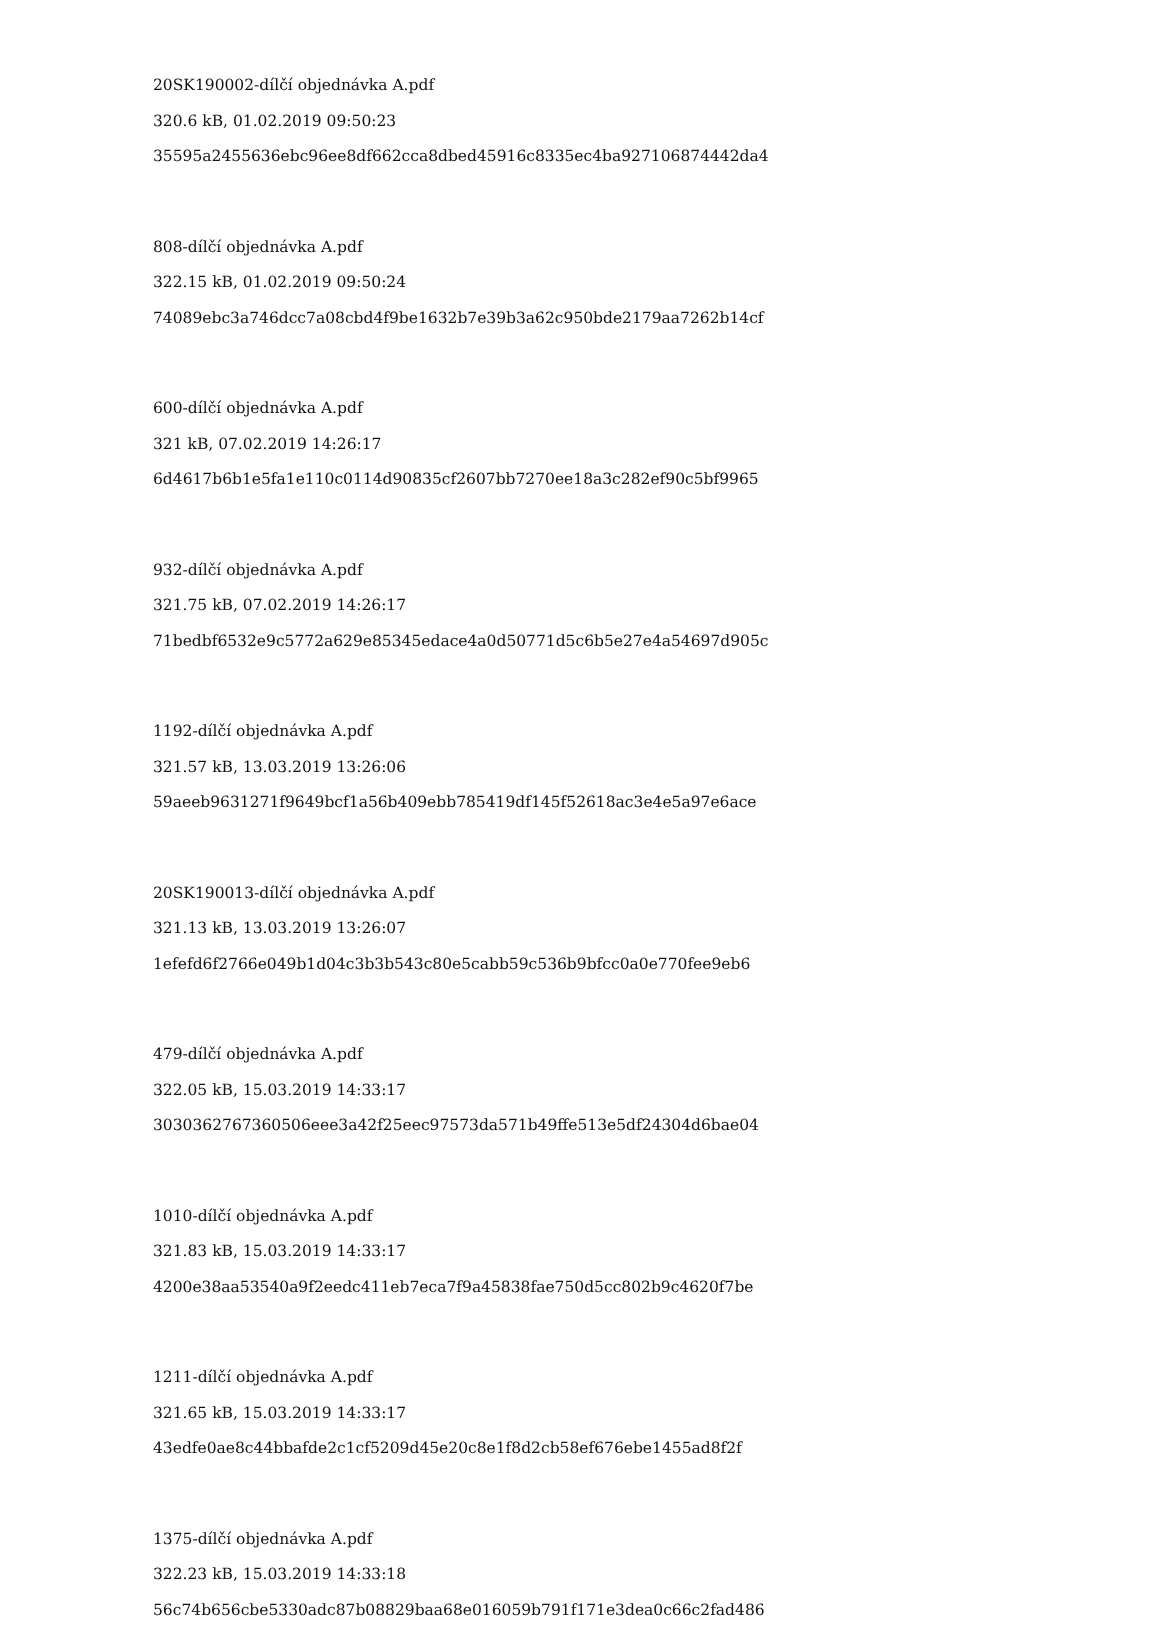20SK190002-dílčí objednávka A.pdf
320.6 kB, 01.02.2019 09:50:23
35595a2455636ebc96ee8df662cca8dbed45916c8335ec4ba927106874442da4
808-dílčí objednávka A.pdf
322.15 kB, 01.02.2019 09:50:24
74089ebc3a746dcc7a08cbd4f9be1632b7e39b3a62c950bde2179aa7262b14cf
600-dílčí objednávka A.pdf
321 kB, 07.02.2019 14:26:17
6d4617b6b1e5fa1e110c0114d90835cf2607bb7270ee18a3c282ef90c5bf9965
932-dílčí objednávka A.pdf
321.75 kB, 07.02.2019 14:26:17
71bedbf6532e9c5772a629e85345edace4a0d50771d5c6b5e27e4a54697d905c
1192-dílčí objednávka A.pdf
321.57 kB, 13.03.2019 13:26:06
59aeeb9631271f9649bcf1a56b409ebb785419df145f52618ac3e4e5a97e6ace
20SK190013-dílčí objednávka A.pdf
321.13 kB, 13.03.2019 13:26:07
1efefd6f2766e049b1d04c3b3b543c80e5cabb59c536b9bfcc0a0e770fee9eb6
479-dílčí objednávka A.pdf
322.05 kB, 15.03.2019 14:33:17
3030362767360506eee3a42f25eec97573da571b49ffe513e5df24304d6bae04
1010-dílčí objednávka A.pdf
321.83 kB, 15.03.2019 14:33:17
4200e38aa53540a9f2eedc411eb7eca7f9a45838fae750d5cc802b9c4620f7be
1211-dílčí objednávka A.pdf
321.65 kB, 15.03.2019 14:33:17
43edfe0ae8c44bbafde2c1cf5209d45e20c8e1f8d2cb58ef676ebe1455ad8f2f
1375-dílčí objednávka A.pdf
322.23 kB, 15.03.2019 14:33:18
56c74b656cbe5330adc87b08829baa68e016059b791f171e3dea0c66c2fad486